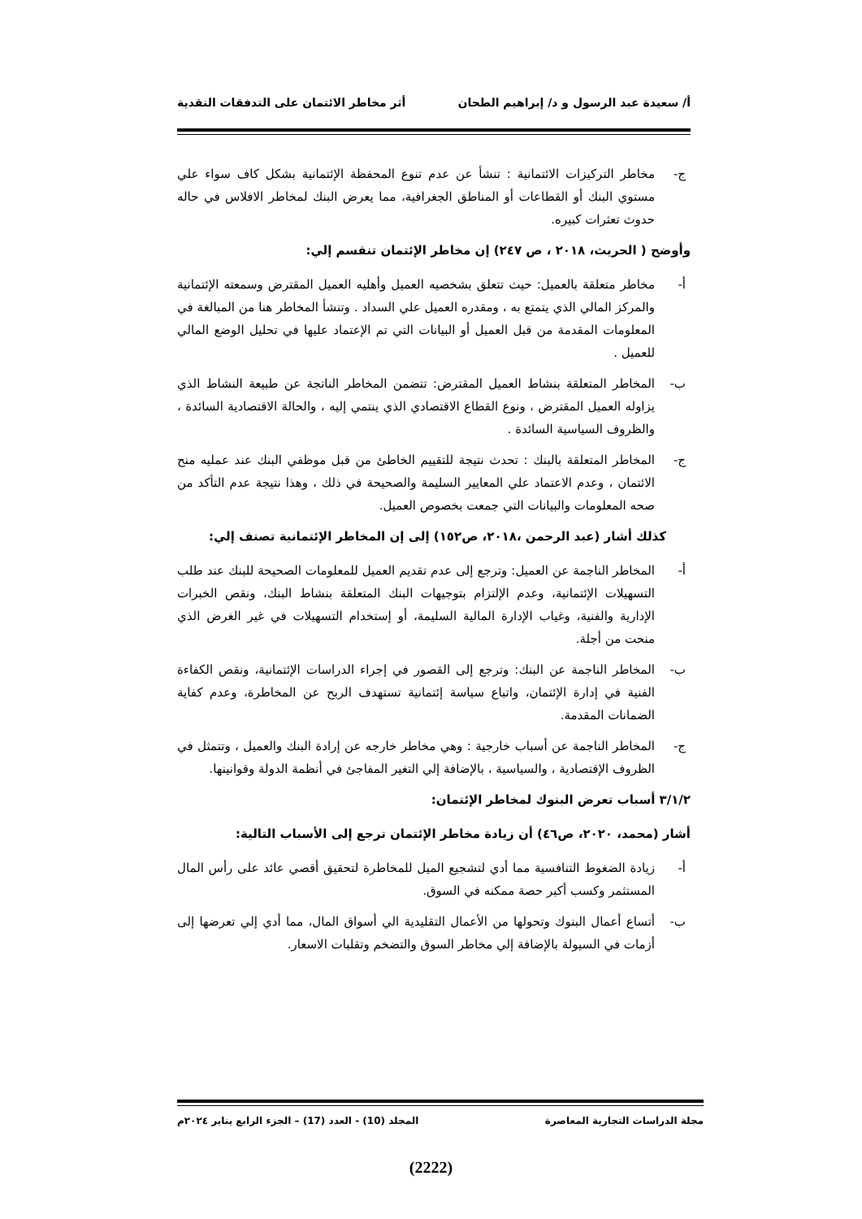أ/ سعيدة عبد الرسول و د/ إبراهيم الطحان أثر مخاطر الائتمان على التدفقات النقدية
ج- مخاطر التركيزات الائتمانية : تنشأ عن عدم تنوع المحفظة الإئتمانية بشكل كاف سواء علي مستوي البنك أو القطاعات أو المناطق الجغرافية، مما يعرض البنك لمخاطر الافلاس في حاله حدوث تعثرات كبيره.
وأوضح ( الحريث، ٢٠١٨ ، ص ٢٤٧) إن مخاطر الإئتمان تنقسم إلي:
أ- مخاطر متعلقة بالعميل: حيث تتعلق بشخصيه العميل وأهليه العميل المقترض وسمعته الإئتمانية والمركز المالي الذي يتمتع به ، ومقدره العميل علي السداد . وتنشأ المخاطر هنا من المبالغة في المعلومات المقدمة من قبل العميل أو البيانات التي تم الإعتماد عليها في تحليل الوضع المالي للعميل .
ب- المخاطر المتعلقة بنشاط العميل المقترض: تتضمن المخاطر الناتجة عن طبيعة النشاط الذي يزاوله العميل المقترض ، ونوع القطاع الاقتصادي الذي ينتمي إليه ، والحالة الاقتصادية السائدة ، والظروف السياسية السائدة .
ج- المخاطر المتعلقة بالبنك : تحدث نتيجة للتقييم الخاطئ من قبل موظفي البنك عند عمليه منح الائتمان ، وعدم الاعتماد علي المعايير السليمة والصحيحة في ذلك ، وهذا نتيجة عدم التأكد من صحه المعلومات والبيانات التي جمعت بخصوص العميل.
كذلك أشار (عبد الرحمن ،٢٠١٨، ص١٥٢) إلى إن المخاطر الإئتمانية تصنف إلي:
أ- المخاطر الناجمة عن العميل: وترجع إلى عدم تقديم العميل للمعلومات الصحيحة للبنك عند طلب التسهيلات الإئتمانية، وعدم الإلتزام بتوجيهات البنك المتعلقة بنشاط البنك، ونقص الخبرات الإدارية والفنية، وغياب الإدارة المالية السليمة، أو إستخدام التسهيلات في غير الغرض الذي منحت من أجلة.
ب- المخاطر الناجمة عن البنك: وترجع إلى القصور في إجراء الدراسات الإئتمانية، ونقص الكفاءة الفنية في إدارة الإئتمان، واتباع سياسة إئتمانية تستهدف الربح عن المخاطرة، وعدم كفاية الضمانات المقدمة.
ج- المخاطر الناجمة عن أسباب خارجية : وهي مخاطر خارجه عن إرادة البنك والعميل ، وتتمثل في الظروف الإقتصادية ، والسياسية ، بالإضافة إلي التغير المفاجئ في أنظمة الدولة وقوانينها.
٣/١/٢ أسباب تعرض البنوك لمخاطر الإئتمان:
أشار (محمد، ٢٠٢٠، ص٤٦) أن زيادة مخاطر الإئتمان ترجع إلى الأسباب التالية:
أ- زيادة الضغوط التنافسية مما أدي لتشجيع الميل للمخاطرة لتحقيق أقصي عائد على رأس المال المستثمر وكسب أكبر حصة ممكنه في السوق.
ب- أتساع أعمال البنوك وتحولها من الأعمال التقليدية الي أسواق المال، مما أدي إلي تعرضها إلى أزمات في السيولة بالإضافة إلي مخاطر السوق والتضخم وتقلبات الاسعار.
مجلة الدراسات التجارية المعاصرة المجلد (10) - العدد (17) – الجزء الرابع يناير ٢٠٢٤م
(2222)